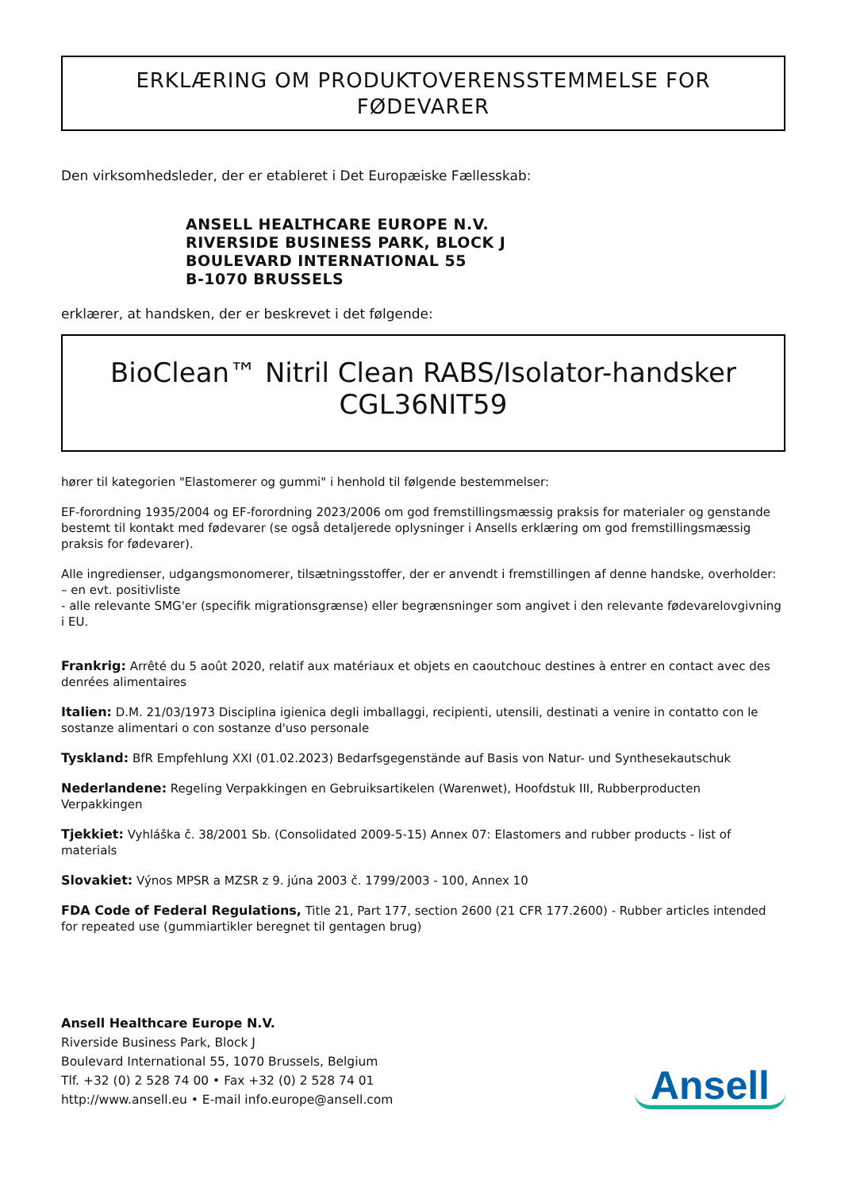ERKLÆRING OM PRODUKTOVERENSSTEMMELSE FOR
FØDEVARER
Den virksomhedsleder, der er etableret i Det Europæiske Fællesskab:
ANSELL HEALTHCARE EUROPE N.V.
RIVERSIDE BUSINESS PARK, BLOCK J
BOULEVARD INTERNATIONAL 55
B-1070 BRUSSELS
erklærer, at handsken, der er beskrevet i det følgende:
BioClean™ Nitril Clean RABS/Isolator-handsker
CGL36NIT59
hører til kategorien "Elastomerer og gummi" i henhold til følgende bestemmelser:
EF-forordning 1935/2004 og EF-forordning 2023/2006 om god fremstillingsmæssig praksis for materialer og genstande bestemt til kontakt med fødevarer (se også detaljerede oplysninger i Ansells erklæring om god fremstillingsmæssig praksis for fødevarer).
Alle ingredienser, udgangsmonomerer, tilsætningsstoffer, der er anvendt i fremstillingen af denne handske, overholder:
– en evt. positivliste
- alle relevante SMG'er (specifik migrationsgrænse) eller begrænsninger som angivet i den relevante fødevarelovgivning i EU.
Frankrig: Arrêté du 5 août 2020, relatif aux matériaux et objets en caoutchouc destines à entrer en contact avec des denrées alimentaires
Italien: D.M. 21/03/1973 Disciplina igienica degli imballaggi, recipienti, utensili, destinati a venire in contatto con le sostanze alimentari o con sostanze d'uso personale
Tyskland: BfR Empfehlung XXI (01.02.2023) Bedarfsgegenstände auf Basis von Natur- und Synthesekautschuk
Nederlandene: Regeling Verpakkingen en Gebruiksartikelen (Warenwet), Hoofdstuk III, Rubberproducten Verpakkingen
Tjekkiet: Vyhláška č. 38/2001 Sb. (Consolidated 2009-5-15) Annex 07: Elastomers and rubber products - list of materials
Slovakiet: Výnos MPSR a MZSR z 9. júna 2003 č. 1799/2003 - 100, Annex 10
FDA Code of Federal Regulations, Title 21, Part 177, section 2600 (21 CFR 177.2600) - Rubber articles intended for repeated use (gummiartikler beregnet til gentagen brug)
Ansell Healthcare Europe N.V.
Riverside Business Park, Block J
Boulevard International 55, 1070 Brussels, Belgium
Tlf. +32 (0) 2 528 74 00 • Fax +32 (0) 2 528 74 01
http://www.ansell.eu • E-mail info.europe@ansell.com
Ansell